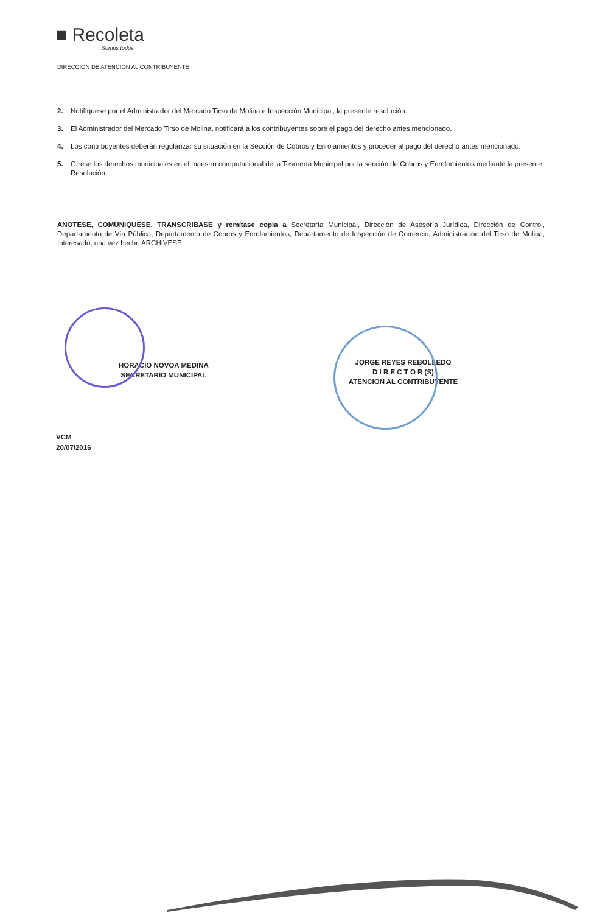■ Recoleta
Somos todos
DIRECCION DE ATENCION AL CONTRIBUYENTE
2. Notifíquese por el Administrador del Mercado Tirso de Molina e Inspección Municipal, la presente resolución.
3. El Administrador del Mercado Tirso de Molina, notificará a los contribuyentes sobre el pago del derecho antes mencionado.
4. Los contribuyentes deberán regularizar su situación en la Sección de Cobros y Enrolamientos y proceder al pago del derecho antes mencionado.
5. Gírese los derechos municipales en el maestro computacional de la Tesorería Municipal por la sección de Cobros y Enrolamientos mediante la presente Resolución.
ANOTESE, COMUNIQUESE, TRANSCRIBASE y remítase copia a Secretaría Municipal, Dirección de Asesoría Jurídica, Dirección de Control, Departamento de Vía Pública, Departamento de Cobros y Enrolamientos, Departamento de Inspección de Comercio, Administración del Tirso de Molina, Interesado, una vez hecho ARCHIVESE.
HORACIO NOVOA MEDINA
SECRETARIO MUNICIPAL
JORGE REYES REBOLLEDO
D I R E C T O R (S)
ATENCION AL CONTRIBUYENTE
VCM
20/07/2016